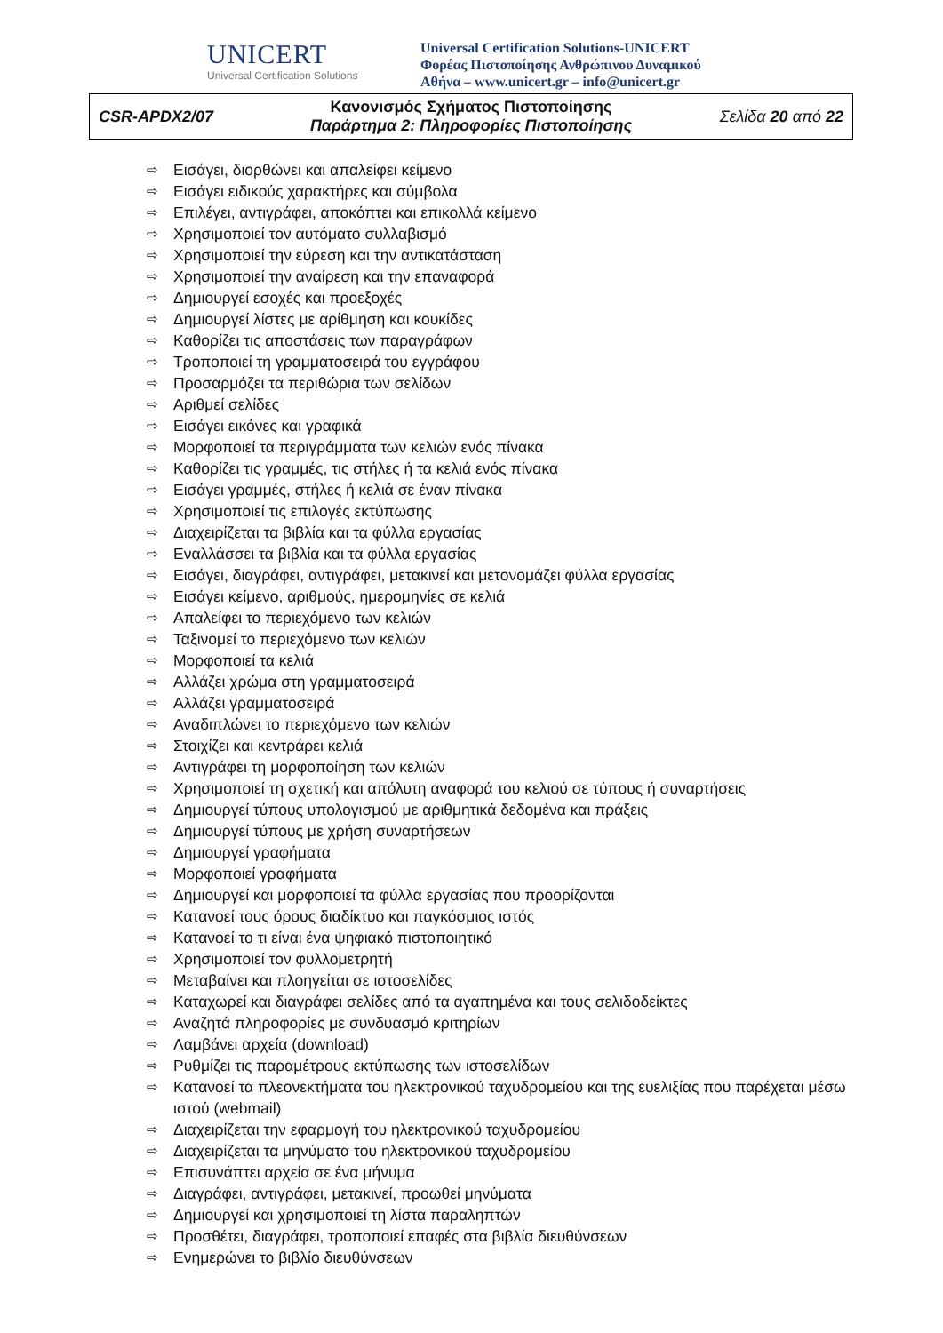UNICERT
Universal Certification Solutions
Universal Certification Solutions-UNICERT
Φορέας Πιστοποίησης Ανθρώπινου Δυναμικού
Αθήνα – www.unicert.gr – info@unicert.gr
| CSR-APDX2/07 | Κανονισμός Σχήματος Πιστοποίησης Παράρτημα 2: Πληροφορίες Πιστοποίησης | Σελίδα 20 από 22 |
⇨ Εισάγει, διορθώνει και απαλείφει κείμενο
⇨ Εισάγει ειδικούς χαρακτήρες και σύμβολα
⇨ Επιλέγει, αντιγράφει, αποκόπτει και επικολλά κείμενο
⇨ Χρησιμοποιεί τον αυτόματο συλλαβισμό
⇨ Χρησιμοποιεί την εύρεση και την αντικατάσταση
⇨ Χρησιμοποιεί την αναίρεση και την επαναφορά
⇨ Δημιουργεί εσοχές και προεξοχές
⇨ Δημιουργεί λίστες με αρίθμηση και κουκίδες
⇨ Καθορίζει τις αποστάσεις των παραγράφων
⇨ Τροποποιεί τη γραμματοσειρά του εγγράφου
⇨ Προσαρμόζει τα περιθώρια των σελίδων
⇨ Αριθμεί σελίδες
⇨ Εισάγει εικόνες και γραφικά
⇨ Μορφοποιεί τα περιγράμματα των κελιών ενός πίνακα
⇨ Καθορίζει τις γραμμές, τις στήλες ή τα κελιά ενός πίνακα
⇨ Εισάγει γραμμές, στήλες ή κελιά σε έναν πίνακα
⇨ Χρησιμοποιεί τις επιλογές εκτύπωσης
⇨ Διαχειρίζεται τα βιβλία και τα φύλλα εργασίας
⇨ Εναλλάσσει τα βιβλία και τα φύλλα εργασίας
⇨ Εισάγει, διαγράφει, αντιγράφει, μετακινεί και μετονομάζει φύλλα εργασίας
⇨ Εισάγει κείμενο, αριθμούς, ημερομηνίες σε κελιά
⇨ Απαλείφει το περιεχόμενο των κελιών
⇨ Ταξινομεί το περιεχόμενο των κελιών
⇨ Μορφοποιεί τα κελιά
⇨ Αλλάζει χρώμα στη γραμματοσειρά
⇨ Αλλάζει γραμματοσειρά
⇨ Αναδιπλώνει το περιεχόμενο των κελιών
⇨ Στοιχίζει και κεντράρει κελιά
⇨ Αντιγράφει τη μορφοποίηση των κελιών
⇨ Χρησιμοποιεί τη σχετική και απόλυτη αναφορά του κελιού σε τύπους ή συναρτήσεις
⇨ Δημιουργεί τύπους υπολογισμού με αριθμητικά δεδομένα και πράξεις
⇨ Δημιουργεί τύπους με χρήση συναρτήσεων
⇨ Δημιουργεί γραφήματα
⇨ Μορφοποιεί γραφήματα
⇨ Δημιουργεί και μορφοποιεί τα φύλλα εργασίας που προορίζονται
⇨ Κατανοεί τους όρους διαδίκτυο και παγκόσμιος ιστός
⇨ Κατανοεί το τι είναι ένα ψηφιακό πιστοποιητικό
⇨ Χρησιμοποιεί τον φυλλομετρητή
⇨ Μεταβαίνει και πλοηγείται σε ιστοσελίδες
⇨ Καταχωρεί και διαγράφει σελίδες από τα αγαπημένα και τους σελιδοδείκτες
⇨ Αναζητά πληροφορίες με συνδυασμό κριτηρίων
⇨ Λαμβάνει αρχεία (download)
⇨ Ρυθμίζει τις παραμέτρους εκτύπωσης των ιστοσελίδων
⇨ Κατανοεί τα πλεονεκτήματα του ηλεκτρονικού ταχυδρομείου και της ευελιξίας που παρέχεται μέσω ιστού (webmail)
⇨ Διαχειρίζεται την εφαρμογή του ηλεκτρονικού ταχυδρομείου
⇨ Διαχειρίζεται τα μηνύματα του ηλεκτρονικού ταχυδρομείου
⇨ Επισυνάπτει αρχεία σε ένα μήνυμα
⇨ Διαγράφει, αντιγράφει, μετακινεί, προωθεί μηνύματα
⇨ Δημιουργεί και χρησιμοποιεί τη λίστα παραληπτών
⇨ Προσθέτει, διαγράφει, τροποποιεί επαφές στα βιβλία διευθύνσεων
⇨ Ενημερώνει το βιβλίο διευθύνσεων